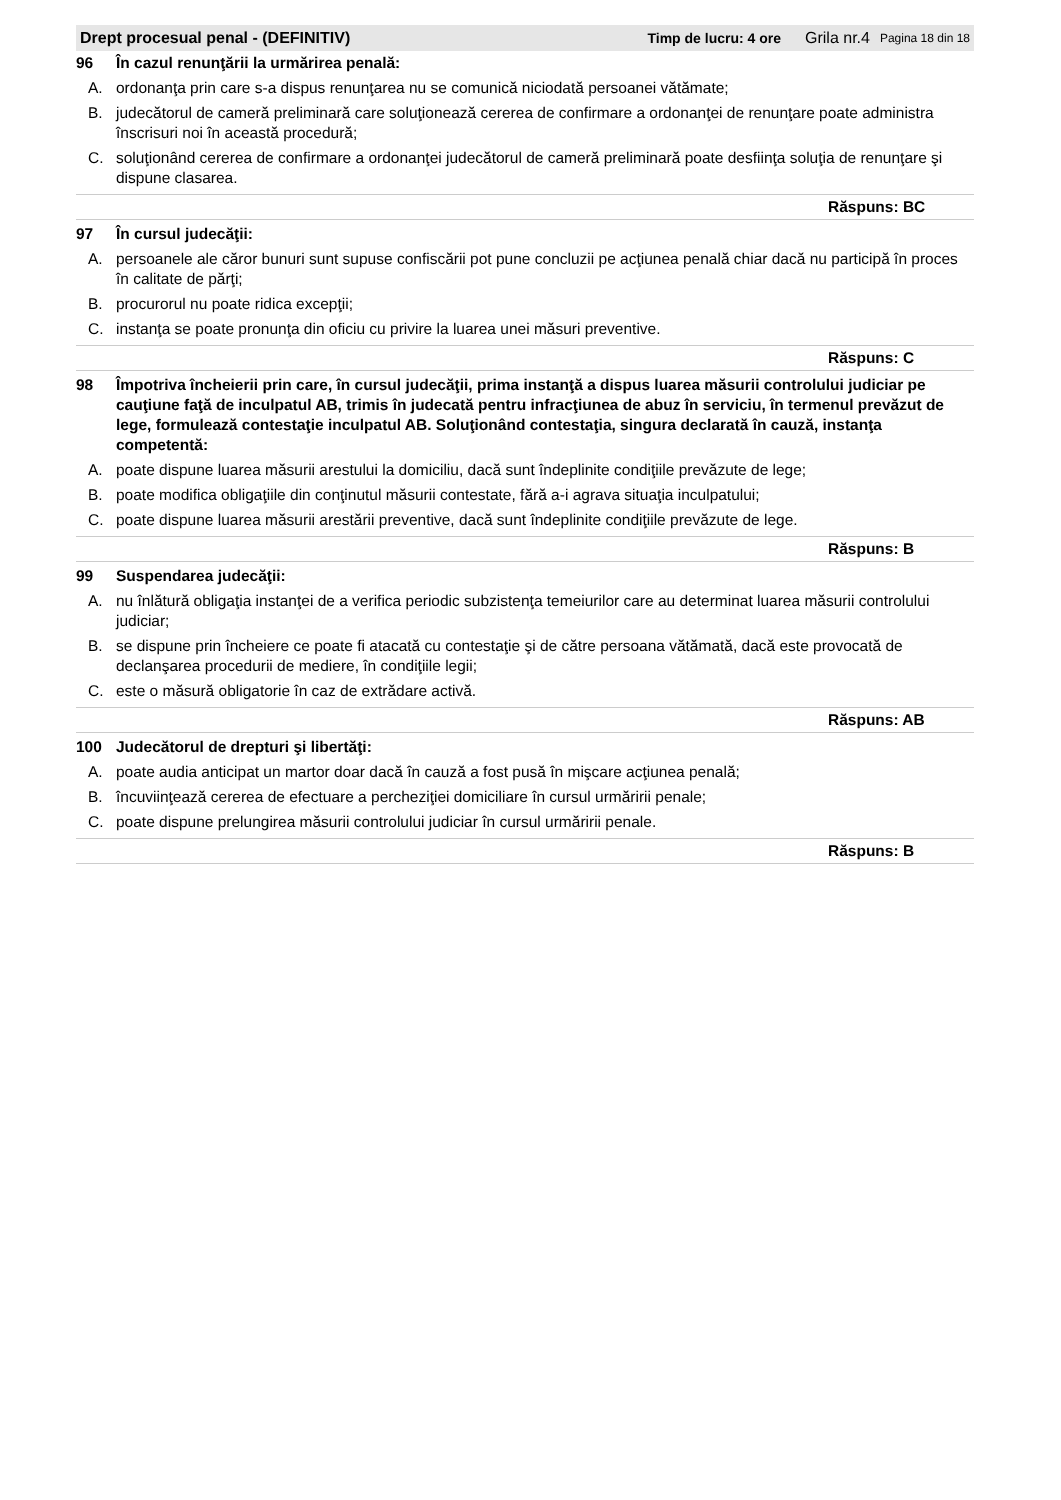Drept procesual penal - (DEFINITIV) Timp de lucru: 4 ore Grila nr.4 Pagina 18 din 18
96 În cazul renunţării la urmărirea penală:
A. ordonanţa prin care s-a dispus renunţarea nu se comunică niciodată persoanei vătămate;
B. judecătorul de cameră preliminară care soluţionează cererea de confirmare a ordonanţei de renunţare poate administra înscrisuri noi în această procedură;
C. soluţionând cererea de confirmare a ordonanţei judecătorul de cameră preliminară poate desfiinţa soluţia de renunţare şi dispune clasarea.
Răspuns: BC
97 În cursul judecăţii:
A. persoanele ale căror bunuri sunt supuse confiscării pot pune concluzii pe acţiunea penală chiar dacă nu participă în proces în calitate de părţi;
B. procurorul nu poate ridica excepţii;
C. instanţa se poate pronunţa din oficiu cu privire la luarea unei măsuri preventive.
Răspuns: C
98 Împotriva încheierii prin care, în cursul judecăţii, prima instanţă a dispus luarea măsurii controlului judiciar pe cauţiune faţă de inculpatul AB, trimis în judecată pentru infracţiunea de abuz în serviciu, în termenul prevăzut de lege, formulează contestaţie inculpatul AB. Soluţionând contestaţia, singura declarată în cauză, instanţa competentă:
A. poate dispune luarea măsurii arestului la domiciliu, dacă sunt îndeplinite condiţiile prevăzute de lege;
B. poate modifica obligaţiile din conţinutul măsurii contestate, fără a-i agrava situaţia inculpatului;
C. poate dispune luarea măsurii arestării preventive, dacă sunt îndeplinite condiţiile prevăzute de lege.
Răspuns: B
99 Suspendarea judecăţii:
A. nu înlătură obligaţia instanţei de a verifica periodic subzistenţa temeiurilor care au determinat luarea măsurii controlului judiciar;
B. se dispune prin încheiere ce poate fi atacată cu contestaţie şi de către persoana vătămată, dacă este provocată de declanşarea procedurii de mediere, în condiţiile legii;
C. este o măsură obligatorie în caz de extrădare activă.
Răspuns: AB
100 Judecătorul de drepturi şi libertăţi:
A. poate audia anticipat un martor doar dacă în cauză a fost pusă în mişcare acţiunea penală;
B. încuviinţează cererea de efectuare a percheziţiei domiciliare în cursul urmăririi penale;
C. poate dispune prelungirea măsurii controlului judiciar în cursul urmăririi penale.
Răspuns: B